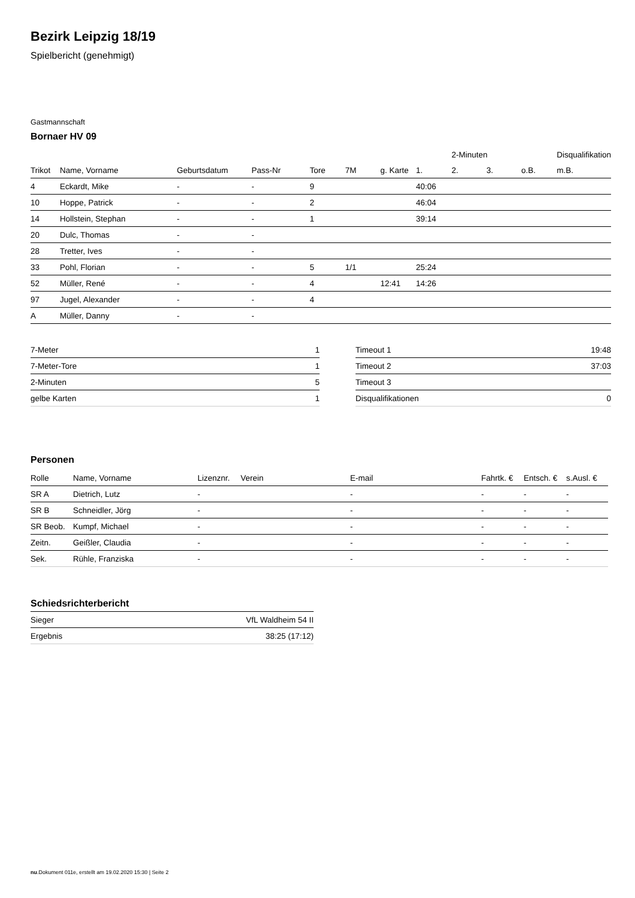Bezirk Leipzig 18/19
Spielbericht (genehmigt)
Gastmannschaft
Bornaer HV 09
| | | | | | | | | 2-Minuten | | | Disqualifikation |
| --- | --- | --- | --- | --- | --- | --- | --- | --- | --- | --- | --- |
| Trikot | Name, Vorname | Geburtsdatum | Pass-Nr | Tore | 7M | g. Karte | 1. | 2. | 3. | o.B. | m.B. |
| 4 | Eckardt, Mike | - | - | 9 | | | 40:06 | | | | |
| 10 | Hoppe, Patrick | - | - | 2 | | | 46:04 | | | | |
| 14 | Hollstein, Stephan | - | - | 1 | | | 39:14 | | | | |
| 20 | Dulc, Thomas | - | - | | | | | | | | |
| 28 | Tretter, Ives | - | - | | | | | | | | |
| 33 | Pohl, Florian | - | - | 5 | 1/1 | | 25:24 | | | | |
| 52 | Müller, René | - | - | 4 | | 12:41 | 14:26 | | | | |
| 97 | Jugel, Alexander | - | - | 4 | | | | | | | |
| A | Müller, Danny | - | - | | | | | | | | |
| 7-Meter | 1 |
| 7-Meter-Tore | 1 |
| 2-Minuten | 5 |
| gelbe Karten | 1 |
| Timeout 1 | 19:48 |
| Timeout 2 | 37:03 |
| Timeout 3 | |
| Disqualifikationen | 0 |
Personen
| Rolle | Name, Vorname | Lizenznr. | Verein | E-mail | Fahrtk. € | Entsch. € | s.Ausl. € |
| --- | --- | --- | --- | --- | --- | --- | --- |
| SR A | Dietrich, Lutz | - | | - | - | - | - |
| SR B | Schneidler, Jörg | - | | - | - | - | - |
| SR Beob. | Kumpf, Michael | - | | - | - | - | - |
| Zeitn. | Geißler, Claudia | - | | - | - | - | - |
| Sek. | Rühle, Franziska | - | | - | - | - | - |
Schiedsrichterbericht
| Sieger | VfL Waldheim 54 II |
| Ergebnis | 38:25 (17:12) |
nu.Dokument 011e, erstellt am 19.02.2020 15:30 | Seite 2